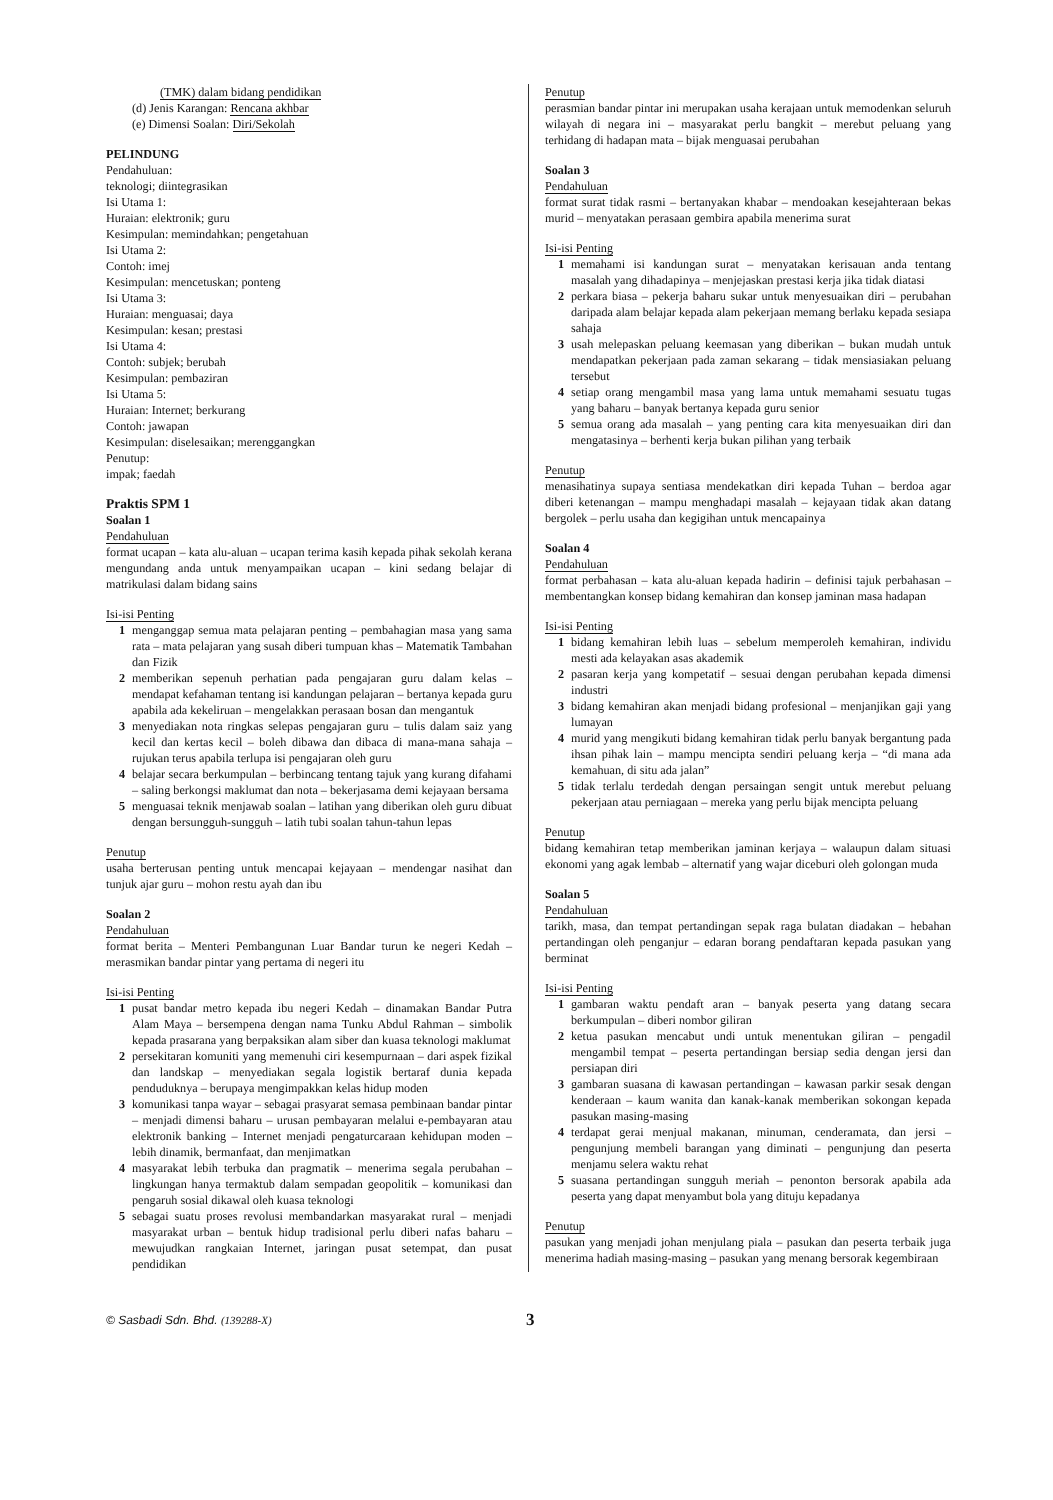(TMK) dalam bidang pendidikan
(d) Jenis Karangan: Rencana akhbar
(e) Dimensi Soalan: Diri/Sekolah
PELINDUNG
Pendahuluan:
teknologi; diintegrasikan
Isi Utama 1:
Huraian: elektronik; guru
Kesimpulan: memindahkan; pengetahuan
Isi Utama 2:
Contoh: imej
Kesimpulan: mencetuskan; ponteng
Isi Utama 3:
Huraian: menguasai; daya
Kesimpulan: kesan; prestasi
Isi Utama 4:
Contoh: subjek; berubah
Kesimpulan: pembaziran
Isi Utama 5:
Huraian: Internet; berkurang
Contoh: jawapan
Kesimpulan: diselesaikan; merenggangkan
Penutup:
impak; faedah
Praktis SPM 1
Soalan 1
Pendahuluan
format ucapan – kata alu-aluan – ucapan terima kasih kepada pihak sekolah kerana mengundang anda untuk menyampaikan ucapan – kini sedang belajar di matrikulasi dalam bidang sains
Isi-isi Penting
1 menganggap semua mata pelajaran penting – pembahagian masa yang sama rata – mata pelajaran yang susah diberi tumpuan khas – Matematik Tambahan dan Fizik
2 memberikan sepenuh perhatian pada pengajaran guru dalam kelas – mendapat kefahaman tentang isi kandungan pelajaran – bertanya kepada guru apabila ada kekeliruan – mengelakkan perasaan bosan dan mengantuk
3 menyediakan nota ringkas selepas pengajaran guru – tulis dalam saiz yang kecil dan kertas kecil – boleh dibawa dan dibaca di mana-mana sahaja – rujukan terus apabila terlupa isi pengajaran oleh guru
4 belajar secara berkumpulan – berbincang tentang tajuk yang kurang difahami – saling berkongsi maklumat dan nota – bekerjasama demi kejayaan bersama
5 menguasai teknik menjawab soalan – latihan yang diberikan oleh guru dibuat dengan bersungguh-sungguh – latih tubi soalan tahun-tahun lepas
Penutup
usaha berterusan penting untuk mencapai kejayaan – mendengar nasihat dan tunjuk ajar guru – mohon restu ayah dan ibu
Soalan 2
Pendahuluan
format berita – Menteri Pembangunan Luar Bandar turun ke negeri Kedah – merasmikan bandar pintar yang pertama di negeri itu
Isi-isi Penting
1 pusat bandar metro kepada ibu negeri Kedah – dinamakan Bandar Putra Alam Maya – bersempena dengan nama Tunku Abdul Rahman – simbolik kepada prasarana yang berpaksikan alam siber dan kuasa teknologi maklumat
2 persekitaran komuniti yang memenuhi ciri kesempurnaan – dari aspek fizikal dan landskap – menyediakan segala logistik bertaraf dunia kepada penduduknya – berupaya mengimpakkan kelas hidup moden
3 komunikasi tanpa wayar – sebagai prasyarat semasa pembinaan bandar pintar – menjadi dimensi baharu – urusan pembayaran melalui e-pembayaran atau elektronik banking – Internet menjadi pengaturcaraan kehidupan moden – lebih dinamik, bermanfaat, dan menjimatkan
4 masyarakat lebih terbuka dan pragmatik – menerima segala perubahan – lingkungan hanya termaktub dalam sempadan geopolitik – komunikasi dan pengaruh sosial dikawal oleh kuasa teknologi
5 sebagai suatu proses revolusi membandarkan masyarakat rural – menjadi masyarakat urban – bentuk hidup tradisional perlu diberi nafas baharu – mewujudkan rangkaian Internet, jaringan pusat setempat, dan pusat pendidikan
Penutup
perasmian bandar pintar ini merupakan usaha kerajaan untuk memodenkan seluruh wilayah di negara ini – masyarakat perlu bangkit – merebut peluang yang terhidang di hadapan mata – bijak menguasai perubahan
Soalan 3
Pendahuluan
format surat tidak rasmi – bertanyakan khabar – mendoakan kesejahteraan bekas murid – menyatakan perasaan gembira apabila menerima surat
Isi-isi Penting
1 memahami isi kandungan surat – menyatakan kerisauan anda tentang masalah yang dihadapinya – menjejaskan prestasi kerja jika tidak diatasi
2 perkara biasa – pekerja baharu sukar untuk menyesuaikan diri – perubahan daripada alam belajar kepada alam pekerjaan memang berlaku kepada sesiapa sahaja
3 usah melepaskan peluang keemasan yang diberikan – bukan mudah untuk mendapatkan pekerjaan pada zaman sekarang – tidak mensiasiakan peluang tersebut
4 setiap orang mengambil masa yang lama untuk memahami sesuatu tugas yang baharu – banyak bertanya kepada guru senior
5 semua orang ada masalah – yang penting cara kita menyesuaikan diri dan mengatasinya – berhenti kerja bukan pilihan yang terbaik
Penutup
menasihatinya supaya sentiasa mendekatkan diri kepada Tuhan – berdoa agar diberi ketenangan – mampu menghadapi masalah – kejayaan tidak akan datang bergolek – perlu usaha dan kegigihan untuk mencapainya
Soalan 4
Pendahuluan
format perbahasan – kata alu-aluan kepada hadirin – definisi tajuk perbahasan – membentangkan konsep bidang kemahiran dan konsep jaminan masa hadapan
Isi-isi Penting
1 bidang kemahiran lebih luas – sebelum memperoleh kemahiran, individu mesti ada kelayakan asas akademik
2 pasaran kerja yang kompetatif – sesuai dengan perubahan kepada dimensi industri
3 bidang kemahiran akan menjadi bidang profesional – menjanjikan gaji yang lumayan
4 murid yang mengikuti bidang kemahiran tidak perlu banyak bergantung pada ihsan pihak lain – mampu mencipta sendiri peluang kerja – “di mana ada kemahuan, di situ ada jalan”
5 tidak terlalu terdedah dengan persaingan sengit untuk merebut peluang pekerjaan atau perniagaan – mereka yang perlu bijak mencipta peluang
Penutup
bidang kemahiran tetap memberikan jaminan kerjaya – walaupun dalam situasi ekonomi yang agak lembab – alternatif yang wajar diceburi oleh golongan muda
Soalan 5
Pendahuluan
tarikh, masa, dan tempat pertandingan sepak raga bulatan diadakan – hebahan pertandingan oleh penganjur – edaran borang pendaftaran kepada pasukan yang berminat
Isi-isi Penting
1 gambaran waktu pendaft aran – banyak peserta yang datang secara berkumpulan – diberi nombor giliran
2 ketua pasukan mencabut undi untuk menentukan giliran – pengadil mengambil tempat – peserta pertandingan bersiap sedia dengan jersi dan persiapan diri
3 gambaran suasana di kawasan pertandingan – kawasan parkir sesak dengan kenderaan – kaum wanita dan kanak-kanak memberikan sokongan kepada pasukan masing-masing
4 terdapat gerai menjual makanan, minuman, cenderamata, dan jersi – pengunjung membeli barangan yang diminati – pengunjung dan peserta menjamu selera waktu rehat
5 suasana pertandingan sungguh meriah – penonton bersorak apabila ada peserta yang dapat menyambut bola yang dituju kepadanya
Penutup
pasukan yang menjadi johan menjulang piala – pasukan dan peserta terbaik juga menerima hadiah masing-masing – pasukan yang menang bersorak kegembiraan
© Sasbadi Sdn. Bhd. (139288-X) 3